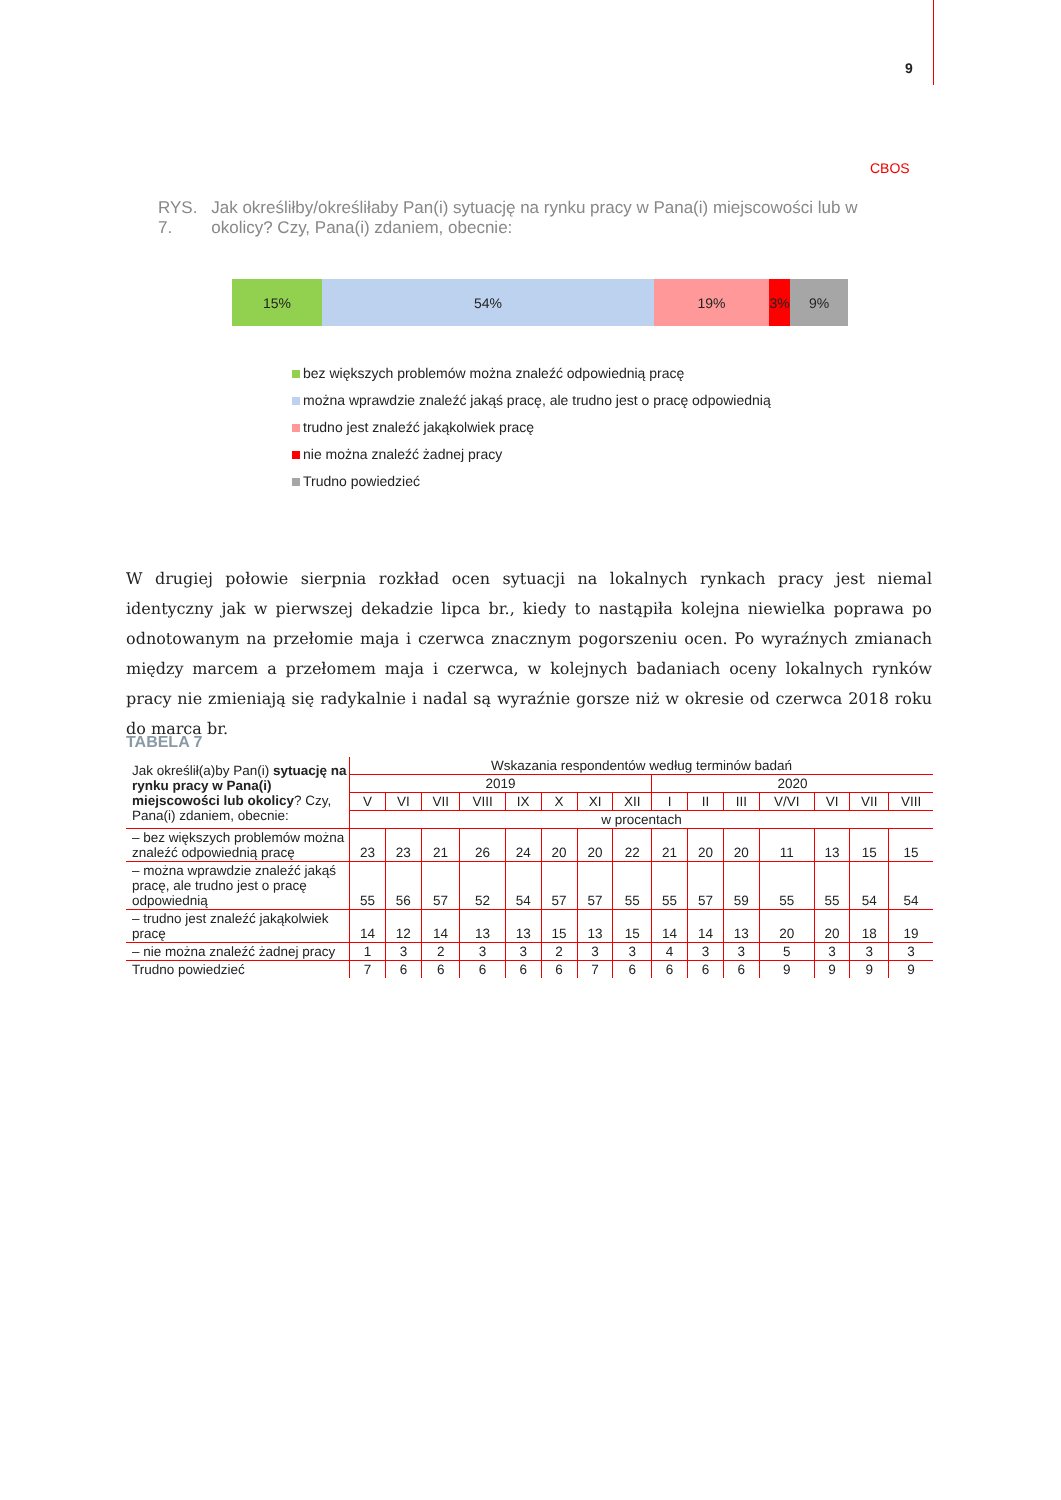9
CBOS
RYS. 7. Jak określiłby/określiłaby Pan(i) sytuację na rynku pracy w Pana(i) miejscowości lub w okolicy? Czy, Pana(i) zdaniem, obecnie:
15% 54% 19% 3% 9%
bez większych problemów można znaleźć odpowiednią pracę
można wprawdzie znaleźć jakąś pracę, ale trudno jest o pracę odpowiednią
trudno jest znaleźć jakąkolwiek pracę
nie można znaleźć żadnej pracy
Trudno powiedzieć
W drugiej połowie sierpnia rozkład ocen sytuacji na lokalnych rynkach pracy jest niemal identyczny jak w pierwszej dekadzie lipca br., kiedy to nastąpiła kolejna niewielka poprawa po odnotowanym na przełomie maja i czerwca znacznym pogorszeniu ocen. Po wyraźnych zmianach między marcem a przełomem maja i czerwca, w kolejnych badaniach oceny lokalnych rynków pracy nie zmieniają się radykalnie i nadal są wyraźnie gorsze niż w okresie od czerwca 2018 roku do marca br.
TABELA 7
| Jak określił(a)by Pan(i) sytuację na rynku pracy w Pana(i) miejscowości lub okolicy ? Czy, Pana(i) zdaniem, obecnie: | Wskazania respondentów według terminów badań | | | | | | | | | | | | | | |
| --- | --- | --- | --- | --- | --- | --- | --- | --- | --- | --- | --- | --- | --- | --- | --- |
| | 2019 | | | | | | | | 2020 | | | | | | |
| | V | VI | VII | VIII | IX | X | XI | XII | I | II | III | V/VI | VI | VII | VIII |
| | w procentach | | | | | | | | | | | | | | |
| – bez większych problemów można znaleźć odpowiednią pracę | 23 | 23 | 21 | 26 | 24 | 20 | 20 | 22 | 21 | 20 | 20 | 11 | 13 | 15 | 15 |
| – można wprawdzie znaleźć jakąś pracę, ale trudno jest o pracę odpowiednią | 55 | 56 | 57 | 52 | 54 | 57 | 57 | 55 | 55 | 57 | 59 | 55 | 55 | 54 | 54 |
| – trudno jest znaleźć jakąkolwiek pracę | 14 | 12 | 14 | 13 | 13 | 15 | 13 | 15 | 14 | 14 | 13 | 20 | 20 | 18 | 19 |
| – nie można znaleźć żadnej pracy | 1 | 3 | 2 | 3 | 3 | 2 | 3 | 3 | 4 | 3 | 3 | 5 | 3 | 3 | 3 |
| Trudno powiedzieć | 7 | 6 | 6 | 6 | 6 | 6 | 7 | 6 | 6 | 6 | 6 | 9 | 9 | 9 | 9 |